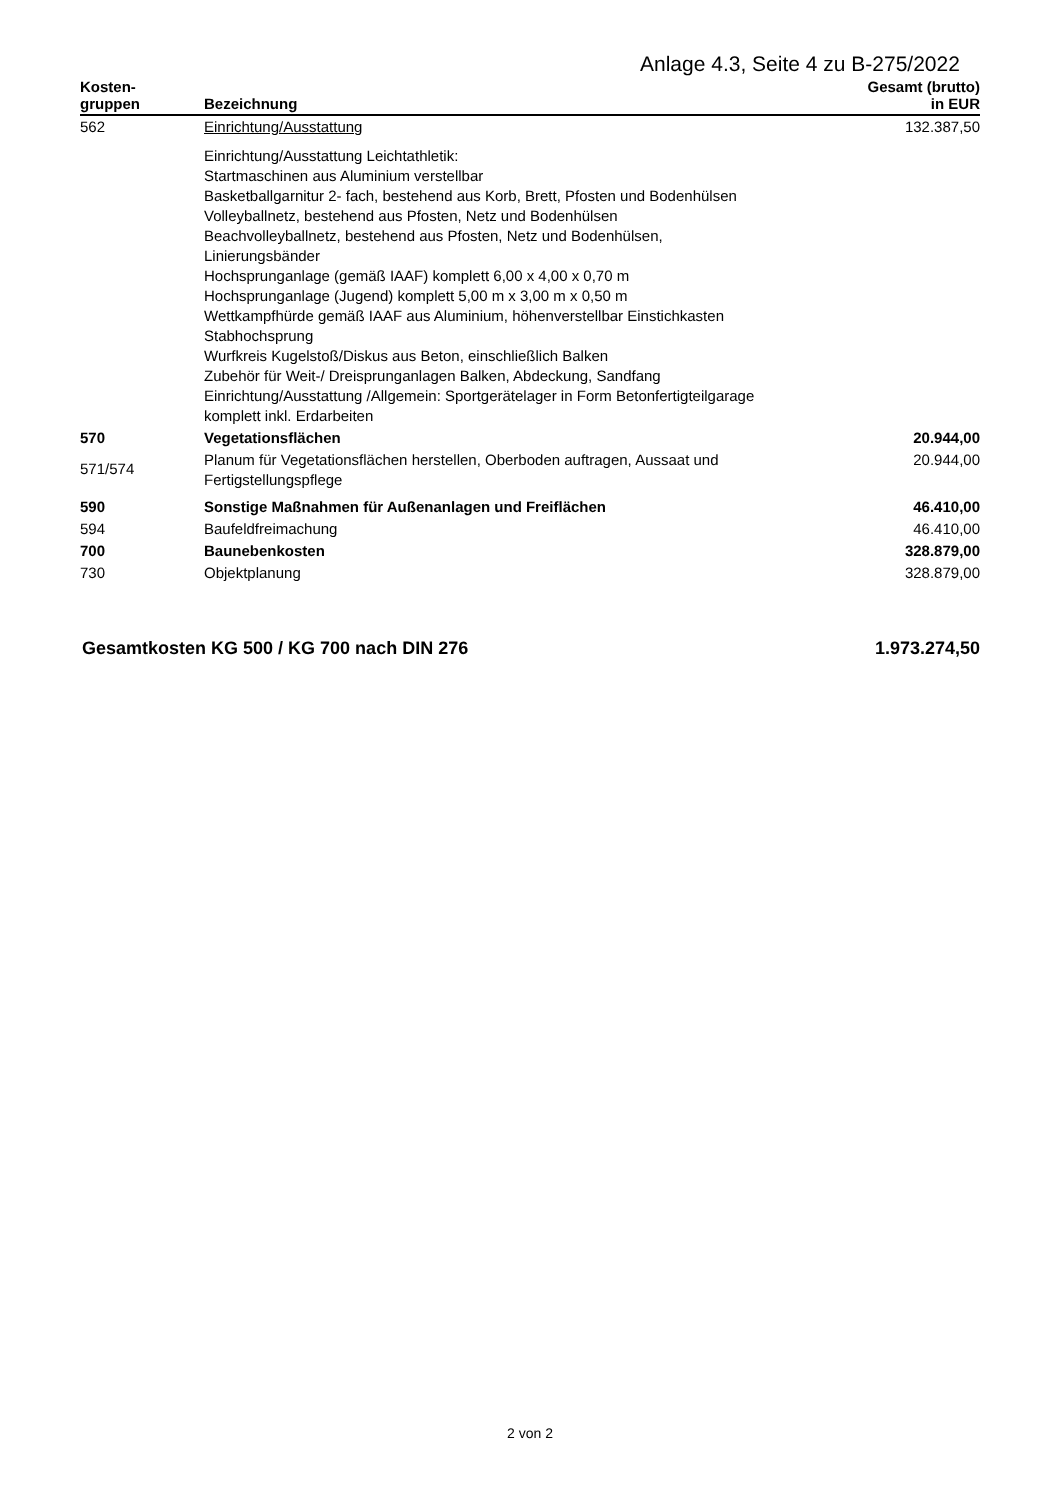Anlage 4.3, Seite 4 zu B-275/2022
| Kosten- gruppen | Bezeichnung | Gesamt (brutto) in EUR |
| --- | --- | --- |
| 562 | Einrichtung/Ausstattung | 132.387,50 |
| | Einrichtung/Ausstattung Leichtathletik: Startmaschinen aus Aluminium verstellbar Basketballgarnitur 2- fach, bestehend aus Korb, Brett, Pfosten und Bodenhülsen Volleyballnetz, bestehend aus Pfosten, Netz und Bodenhülsen Beachvolleyballnetz, bestehend aus Pfosten, Netz und Bodenhülsen, Linierungsbänder Hochsprunganlage (gemäß IAAF) komplett 6,00 x 4,00 x 0,70 m Hochsprunganlage (Jugend) komplett 5,00 m x 3,00 m x 0,50 m Wettkampfhürde gemäß IAAF aus Aluminium, höhenverstellbar Einstichkasten Stabhochsprung Wurfkreis Kugelstoß/Diskus aus Beton, einschließlich Balken Zubehör für Weit-/ Dreisprunganlagen Balken, Abdeckung, Sandfang Einrichtung/Ausstattung /Allgemein: Sportgerätelager in Form Betonfertigteilgarage komplett inkl. Erdarbeiten | |
| 570 | Vegetationsflächen | 20.944,00 |
| 571/574 | Planum für Vegetationsflächen herstellen, Oberboden auftragen, Aussaat und Fertigstellungspflege | 20.944,00 |
| 590 | Sonstige Maßnahmen für Außenanlagen und Freiflächen | 46.410,00 |
| 594 | Baufeldfreimachung | 46.410,00 |
| 700 | Baunebenkosten | 328.879,00 |
| 730 | Objektplanung | 328.879,00 |
Gesamtkosten KG 500 / KG 700 nach DIN 276 1.973.274,50
2 von 2